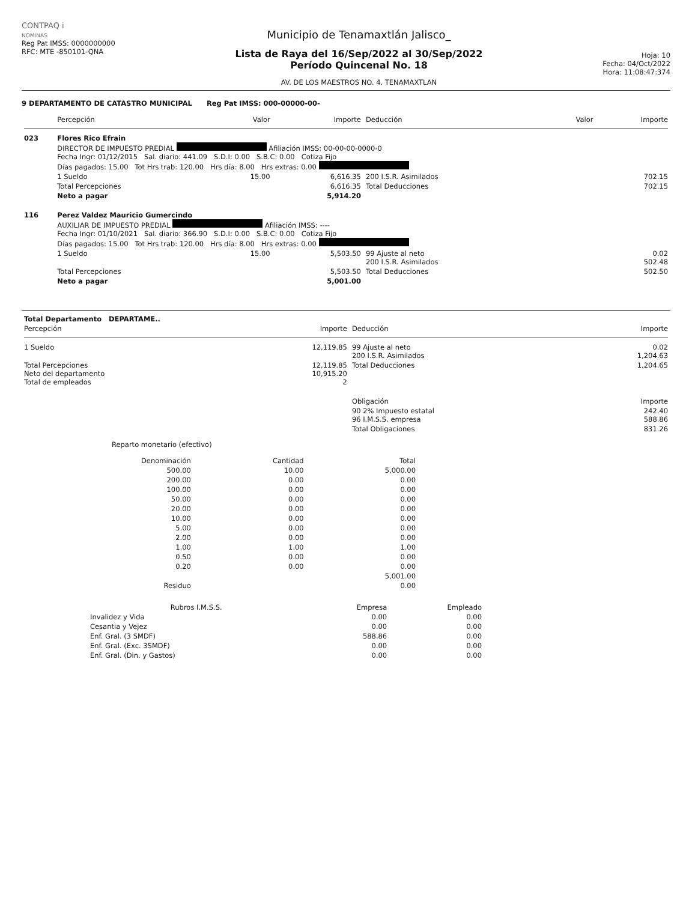CONTPAQ i
NOMINAS
Reg Pat IMSS: 0000000000
RFC: MTE -850101-QNA
Municipio de Tenamaxtlán Jalisco_
Lista de Raya del 16/Sep/2022 al 30/Sep/2022
Período Quincenal No. 18
AV. DE LOS MAESTROS NO. 4. TENAMAXTLAN
Hoja: 10
Fecha: 04/Oct/2022
Hora: 11:08:47:374
9 DEPARTAMENTO DE CATASTRO MUNICIPAL Reg Pat IMSS: 000-00000-00-
| | Percepción | Valor | Importe | Deducción | Valor | Importe |
| --- | --- | --- | --- | --- | --- | --- |
| 023 | Flores Rico Efrain DIRECTOR DE IMPUESTO PREDIAL Afiliación IMSS: 00-00-00-0000-0 Fecha Ingr: 01/12/2015 Sal. diario: 441.09 S.D.I: 0.00 S.B.C: 0.00 Cotiza Fijo Días pagados: 15.00 Tot Hrs trab: 120.00 Hrs día: 8.00 Hrs extras: 0.00 | | | | | |
| | 1 Sueldo | 15.00 | 6,616.35 | 200 I.S.R. Asimilados | | 702.15 |
| | Total Percepciones | | 6,616.35 | Total Deducciones | | 702.15 |
| | Neto a pagar | | 5,914.20 | | | |
| 116 | Perez Valdez Mauricio Gumercindo AUXILIAR DE IMPUESTO PREDIAL Afiliación IMSS: ---- Fecha Ingr: 01/10/2021 Sal. diario: 366.90 S.D.I: 0.00 S.B.C: 0.00 Cotiza Fijo Días pagados: 15.00 Tot Hrs trab: 120.00 Hrs día: 8.00 Hrs extras: 0.00 | | | | | |
| | 1 Sueldo | 15.00 | 5,503.50 | 99 Ajuste al neto 200 I.S.R. Asimilados | | 0.02 502.48 |
| | Total Percepciones | | 5,503.50 | Total Deducciones | | 502.50 |
| | Neto a pagar | | 5,001.00 | | | |
| Total Departamento DEPARTAME.. | | | |
| Percepción | Importe | Deducción | Importe |
| 1 Sueldo | 12,119.85 | 99 Ajuste al neto 200 I.S.R. Asimilados | 0.02 1,204.63 |
| Total Percepciones Neto del departamento Total de empleados | 12,119.85 10,915.20 2 | Total Deducciones | 1,204.65 |
| | | Obligación | Importe |
| | | 90 2% Impuesto estatal 96 I.M.S.S. empresa | 242.40 588.86 |
| | | Total Obligaciones | 831.26 |
Reparto monetario (efectivo)
| Denominación | Cantidad | Total |
| --- | --- | --- |
| 500.00 | 10.00 | 5,000.00 |
| 200.00 | 0.00 | 0.00 |
| 100.00 | 0.00 | 0.00 |
| 50.00 | 0.00 | 0.00 |
| 20.00 | 0.00 | 0.00 |
| 10.00 | 0.00 | 0.00 |
| 5.00 | 0.00 | 0.00 |
| 2.00 | 0.00 | 0.00 |
| 1.00 | 1.00 | 1.00 |
| 0.50 | 0.00 | 0.00 |
| 0.20 | 0.00 | 0.00 |
| | | 5,001.00 |
| Residuo | | 0.00 |
| Rubros I.M.S.S. | Empresa | Empleado |
| --- | --- | --- |
| Invalidez y Vida | 0.00 | 0.00 |
| Cesantia y Vejez | 0.00 | 0.00 |
| Enf. Gral. (3 SMDF) | 588.86 | 0.00 |
| Enf. Gral. (Exc. 3SMDF) | 0.00 | 0.00 |
| Enf. Gral. (Din. y Gastos) | 0.00 | 0.00 |